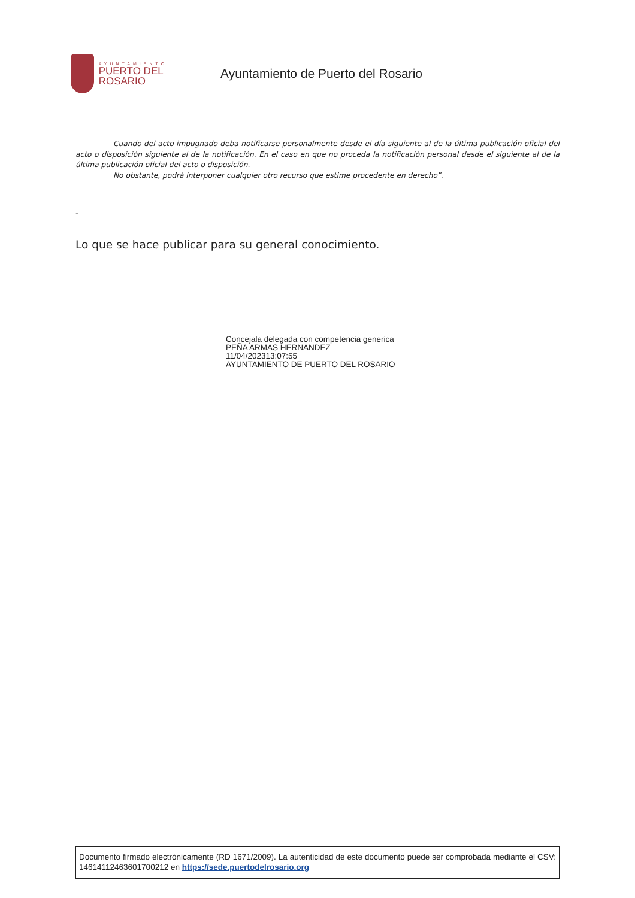AYUNTAMIENTO
PUERTO DEL ROSARIO
Ayuntamiento de Puerto del Rosario
Cuando del acto impugnado deba notificarse personalmente desde el día siguiente al de la última publicación oficial del acto o disposición siguiente al de la notificación. En el caso en que no proceda la notificación personal desde el siguiente al de la última publicación oficial del acto o disposición.
No obstante, podrá interponer cualquier otro recurso que estime procedente en derecho”.
-
Lo que se hace publicar para su general conocimiento.
Concejala delegada con competencia generica
PEÑA ARMAS HERNANDEZ
11/04/202313:07:55
AYUNTAMIENTO DE PUERTO DEL ROSARIO
Documento firmado electrónicamente (RD 1671/2009). La autenticidad de este documento puede ser comprobada mediante el CSV: 14614112463601700212 en https://sede.puertodelrosario.org